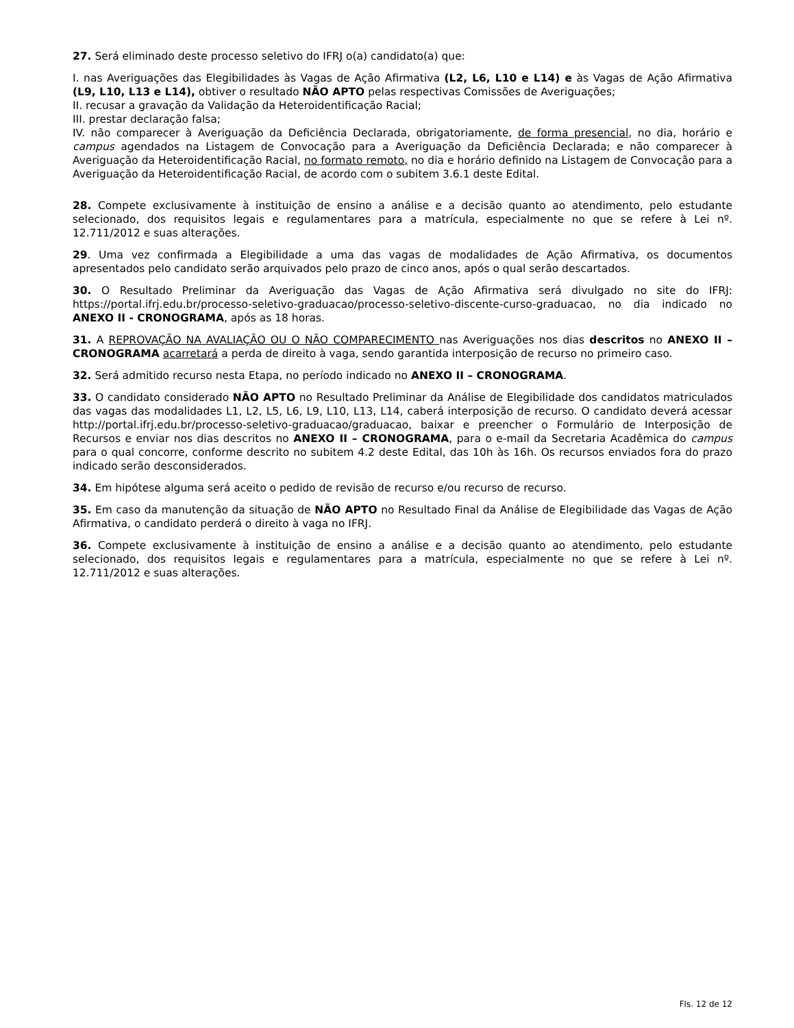27. Será eliminado deste processo seletivo do IFRJ o(a) candidato(a) que:
I. nas Averiguações das Elegibilidades às Vagas de Ação Afirmativa (L2, L6, L10 e L14) e às Vagas de Ação Afirmativa (L9, L10, L13 e L14), obtiver o resultado NÃO APTO pelas respectivas Comissões de Averiguações;
II. recusar a gravação da Validação da Heteroidentificação Racial;
III. prestar declaração falsa;
IV. não comparecer à Averiguação da Deficiência Declarada, obrigatoriamente, de forma presencial, no dia, horário e campus agendados na Listagem de Convocação para a Averiguação da Deficiência Declarada; e não comparecer à Averiguação da Heteroidentificação Racial, no formato remoto, no dia e horário definido na Listagem de Convocação para a Averiguação da Heteroidentificação Racial, de acordo com o subitem 3.6.1 deste Edital.
28. Compete exclusivamente à instituição de ensino a análise e a decisão quanto ao atendimento, pelo estudante selecionado, dos requisitos legais e regulamentares para a matrícula, especialmente no que se refere à Lei nº. 12.711/2012 e suas alterações.
29. Uma vez confirmada a Elegibilidade a uma das vagas de modalidades de Ação Afirmativa, os documentos apresentados pelo candidato serão arquivados pelo prazo de cinco anos, após o qual serão descartados.
30. O Resultado Preliminar da Averiguação das Vagas de Ação Afirmativa será divulgado no site do IFRJ: https://portal.ifrj.edu.br/processo-seletivo-graduacao/processo-seletivo-discente-curso-graduacao, no dia indicado no ANEXO II - CRONOGRAMA, após as 18 horas.
31. A REPROVAÇÃO NA AVALIAÇÃO OU O NÃO COMPARECIMENTO nas Averiguações nos dias descritos no ANEXO II – CRONOGRAMA acarretará a perda de direito à vaga, sendo garantida interposição de recurso no primeiro caso.
32. Será admitido recurso nesta Etapa, no período indicado no ANEXO II – CRONOGRAMA.
33. O candidato considerado NÃO APTO no Resultado Preliminar da Análise de Elegibilidade dos candidatos matriculados das vagas das modalidades L1, L2, L5, L6, L9, L10, L13, L14, caberá interposição de recurso. O candidato deverá acessar http://portal.ifrj.edu.br/processo-seletivo-graduacao/graduacao, baixar e preencher o Formulário de Interposição de Recursos e enviar nos dias descritos no ANEXO II – CRONOGRAMA, para o e-mail da Secretaria Acadêmica do campus para o qual concorre, conforme descrito no subitem 4.2 deste Edital, das 10h às 16h. Os recursos enviados fora do prazo indicado serão desconsiderados.
34. Em hipótese alguma será aceito o pedido de revisão de recurso e/ou recurso de recurso.
35. Em caso da manutenção da situação de NÃO APTO no Resultado Final da Análise de Elegibilidade das Vagas de Ação Afirmativa, o candidato perderá o direito à vaga no IFRJ.
36. Compete exclusivamente à instituição de ensino a análise e a decisão quanto ao atendimento, pelo estudante selecionado, dos requisitos legais e regulamentares para a matrícula, especialmente no que se refere à Lei nº. 12.711/2012 e suas alterações.
Fls. 12 de 12